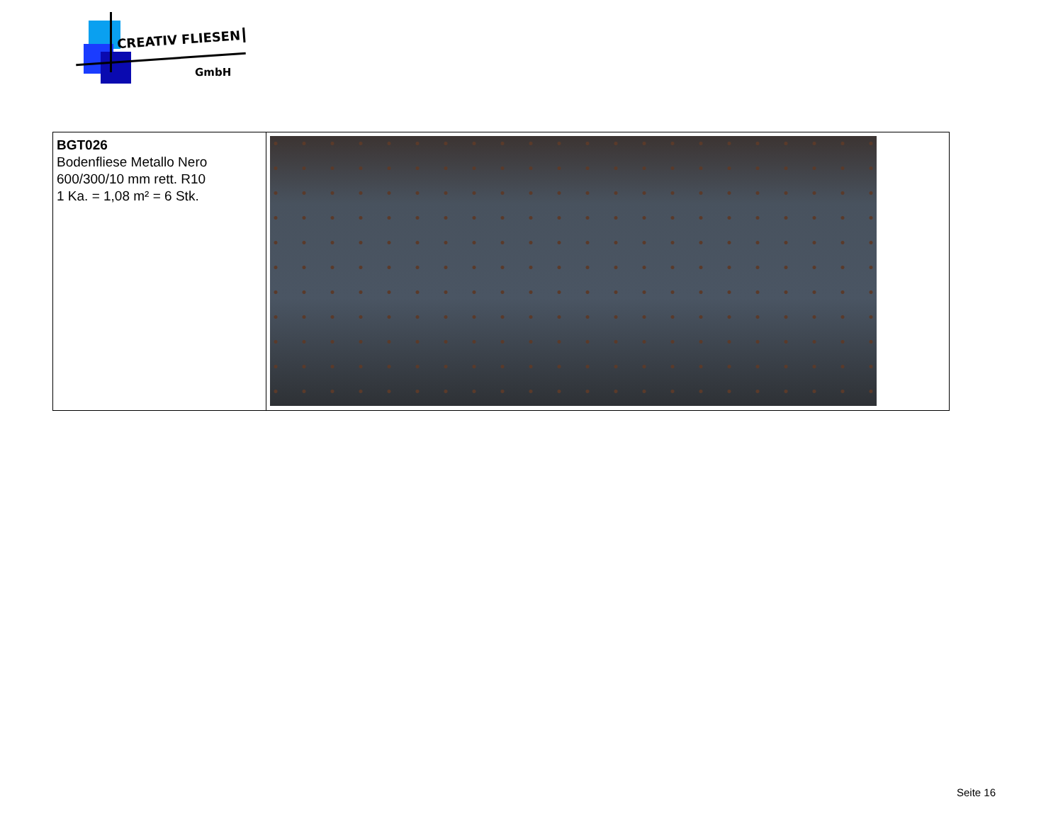CREATIV FLIESEN
GmbH
| BGT026 Bodenfliese Metallo Nero 600/300/10 mm rett. R10 1 Ka. = 1,08 m² = 6 Stk. | |
Seite 16